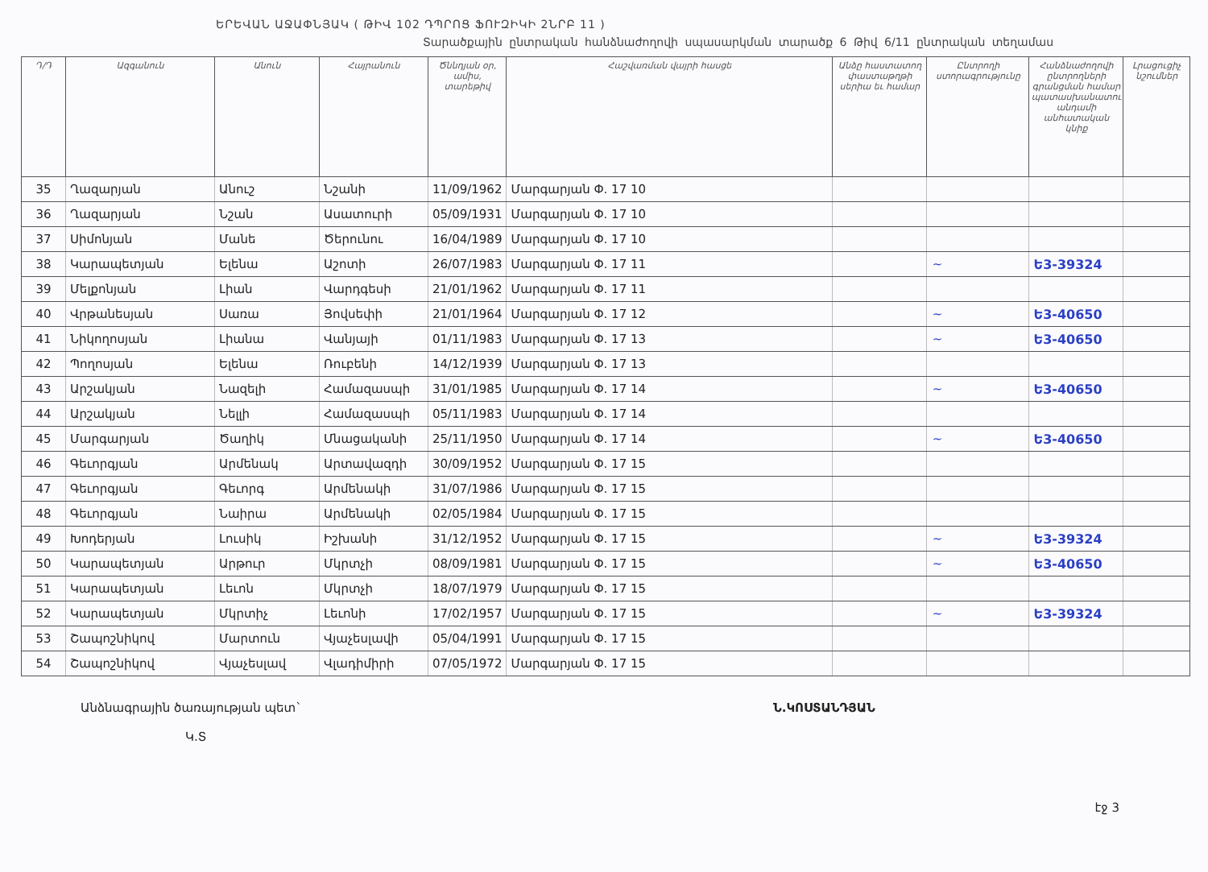ԵՐԵՎԱՆ ԱՋԱՓՆՅԱԿ ( ԹԻՎ 102 ԴՊՐՈՑ ՖՈՒԶԻԿԻ 2ՆՐԲ 11 )
Տարածքային ընտրական հանձնաժողովի սպասարկման տարածք 6 Թիվ 6/11 ընտրական տեղամաս
| Դ/Դ | Ազգանուն | Անուն | Հայրանուն | Ծննդյան օր, ամիս, տարեթիվ | Հաշվառման վայրի հասցե | Անձը հաստատող փաստաթղթի սերիա եւ համար | Ընտրողի ստորագրությունը | Հանձնաժողովի ընտրողների գրանցման համար պատասխանատու անդամի անհատական կնիք | Լրացուցիչ նշումներ |
| --- | --- | --- | --- | --- | --- | --- | --- | --- | --- |
| 35 | Ղազարյան | Անուշ | Նշանի | 11/09/1962 | Մարգարյան Փ. 17 10 | | | | |
| 36 | Ղազարյան | Նշան | Ասատուրի | 05/09/1931 | Մարգարյան Փ. 17 10 | | | | |
| 37 | Սիմոնյան | Մանե | Ծերունու | 16/04/1989 | Մարգարյան Փ. 17 10 | | | | |
| 38 | Կարապետյան | Ելենա | Աշոտի | 26/07/1983 | Մարգարյան Փ. 17 11 | | ~ | Ե3-39324 | |
| 39 | Մելքոնյան | Լիան | Վարդգեսի | 21/01/1962 | Մարգարյան Փ. 17 11 | | | | |
| 40 | Վրթանեսյան | Սառա | Յովսեփի | 21/01/1964 | Մարգարյան Փ. 17 12 | | ~ | Ե3-40650 | |
| 41 | Նիկողոսյան | Լիանա | Վանյայի | 01/11/1983 | Մարգարյան Փ. 17 13 | | ~ | Ե3-40650 | |
| 42 | Պողոսյան | Ելենա | Ռուբենի | 14/12/1939 | Մարգարյան Փ. 17 13 | | | | |
| 43 | Արշակյան | Նազելի | Համազասպի | 31/01/1985 | Մարգարյան Փ. 17 14 | | ~ | Ե3-40650 | |
| 44 | Արշակյան | Նելլի | Համազասպի | 05/11/1983 | Մարգարյան Փ. 17 14 | | | | |
| 45 | Մարգարյան | Ծաղիկ | Մնացականի | 25/11/1950 | Մարգարյան Փ. 17 14 | | ~ | Ե3-40650 | |
| 46 | Գեւորգյան | Արմենակ | Արտավազդի | 30/09/1952 | Մարգարյան Փ. 17 15 | | | | |
| 47 | Գեւորգյան | Գեւորգ | Արմենակի | 31/07/1986 | Մարգարյան Փ. 17 15 | | | | |
| 48 | Գեւորգյան | Նաիրա | Արմենակի | 02/05/1984 | Մարգարյան Փ. 17 15 | | | | |
| 49 | Խոդերյան | Լուսիկ | Իշխանի | 31/12/1952 | Մարգարյան Փ. 17 15 | | ~ | Ե3-39324 | |
| 50 | Կարապետյան | Արթուր | Մկրտչի | 08/09/1981 | Մարգարյան Փ. 17 15 | | ~ | Ե3-40650 | |
| 51 | Կարապետյան | Լեւոն | Մկրտչի | 18/07/1979 | Մարգարյան Փ. 17 15 | | | | |
| 52 | Կարապետյան | Մկրտիչ | Լեւոնի | 17/02/1957 | Մարգարյան Փ. 17 15 | | ~ | Ե3-39324 | |
| 53 | Շապոշնիկով | Մարտուն | Վյաչեսլավի | 05/04/1991 | Մարգարյան Փ. 17 15 | | | | |
| 54 | Շապոշնիկով | Վյաչեսլավ | Վլադիմիրի | 07/05/1972 | Մարգարյան Փ. 17 15 | | | | |
Անձնագրային ծառայության պետ`
Կ.Տ
Ն.ԿՈՍՏԱՆԴՅԱՆ
էջ 3